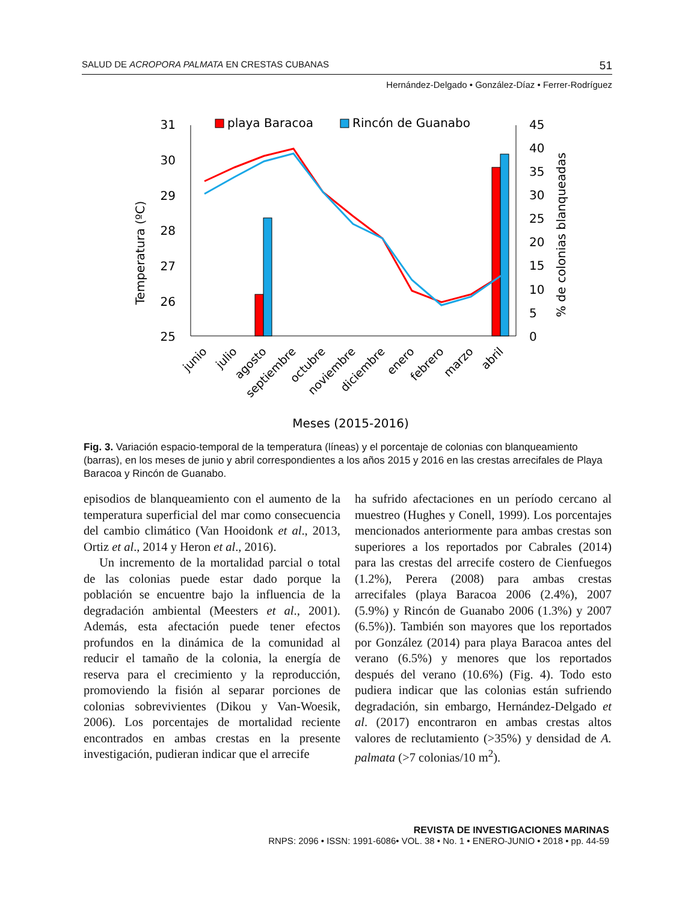SALUD DE ACROPORA PALMATA EN CRESTAS CUBANAS 51
Hernández-Delgado • González-Díaz • Ferrer-Rodríguez
31
30
29
28
27
26
25
45
40
35
30
25
20
15
10
5
0
playa Baracoa
Rincón de Guanabo
Temperatura (ºC)
% de colonias blanqueadas
junio
julio
agosto
septiembre
octubre
noviembre
diciembre
enero
febrero
marzo
abril
Meses (2015-2016)
Fig. 3. Variación espacio-temporal de la temperatura (líneas) y el porcentaje de colonias con blanqueamiento (barras), en los meses de junio y abril correspondientes a los años 2015 y 2016 en las crestas arrecifales de Playa Baracoa y Rincón de Guanabo.
episodios de blanqueamiento con el aumento de la temperatura superficial del mar como consecuencia del cambio climático (Van Hooidonk et al., 2013, Ortiz et al., 2014 y Heron et al., 2016).
Un incremento de la mortalidad parcial o total de las colonias puede estar dado porque la población se encuentre bajo la influencia de la degradación ambiental (Meesters et al., 2001). Además, esta afectación puede tener efectos profundos en la dinámica de la comunidad al reducir el tamaño de la colonia, la energía de reserva para el crecimiento y la reproducción, promoviendo la fisión al separar porciones de colonias sobrevivientes (Dikou y Van-Woesik, 2006). Los porcentajes de mortalidad reciente encontrados en ambas crestas en la presente investigación, pudieran indicar que el arrecife
ha sufrido afectaciones en un período cercano al muestreo (Hughes y Conell, 1999). Los porcentajes mencionados anteriormente para ambas crestas son superiores a los reportados por Cabrales (2014) para las crestas del arrecife costero de Cienfuegos (1.2%), Perera (2008) para ambas crestas arrecifales (playa Baracoa 2006 (2.4%), 2007 (5.9%) y Rincón de Guanabo 2006 (1.3%) y 2007 (6.5%)). También son mayores que los reportados por González (2014) para playa Baracoa antes del verano (6.5%) y menores que los reportados después del verano (10.6%) (Fig. 4). Todo esto pudiera indicar que las colonias están sufriendo degradación, sin embargo, Hernández-Delgado et al. (2017) encontraron en ambas crestas altos valores de reclutamiento (>35%) y densidad de A. palmata (>7 colonias/10 m<sup>2</sup>).
REVISTA DE INVESTIGACIONES MARINAS
RNPS: 2096 • ISSN: 1991-6086• VOL. 38 • No. 1 • ENERO-JUNIO • 2018 • pp. 44-59